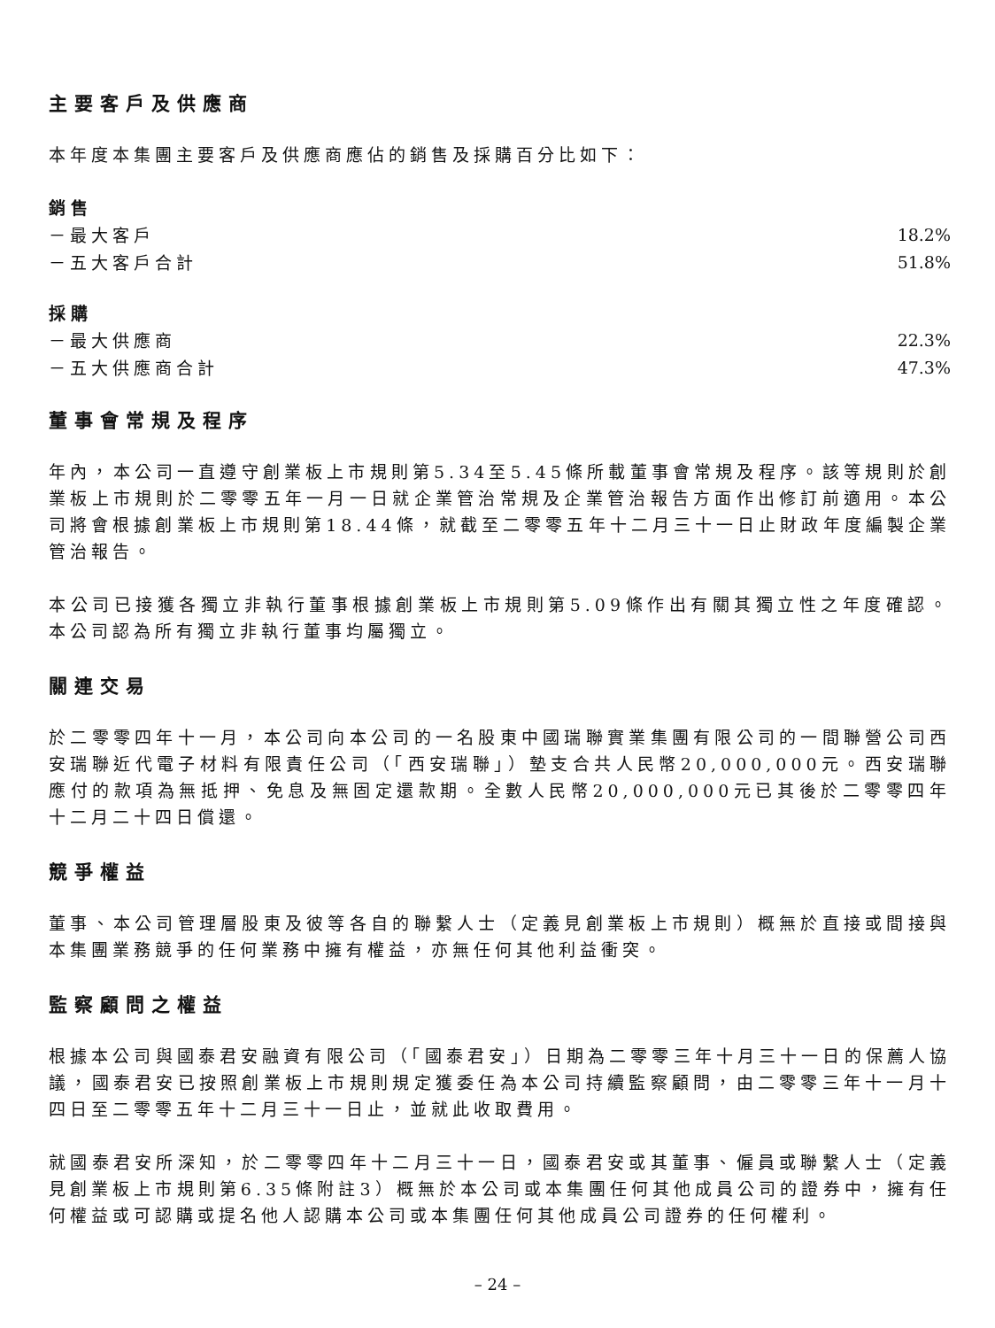主要客戶及供應商
本年度本集團主要客戶及供應商應佔的銷售及採購百分比如下：
銷售
| －最大客戶 | 18.2% |
| －五大客戶合計 | 51.8% |
採購
| －最大供應商 | 22.3% |
| －五大供應商合計 | 47.3% |
董事會常規及程序
年內，本公司一直遵守創業板上市規則第5.34至5.45條所載董事會常規及程序。該等規則於創業板上市規則於二零零五年一月一日就企業管治常規及企業管治報告方面作出修訂前適用。本公司將會根據創業板上市規則第18.44條，就截至二零零五年十二月三十一日止財政年度編製企業管治報告。
本公司已接獲各獨立非執行董事根據創業板上市規則第5.09條作出有關其獨立性之年度確認。本公司認為所有獨立非執行董事均屬獨立。
關連交易
於二零零四年十一月，本公司向本公司的一名股東中國瑞聯實業集團有限公司的一間聯營公司西安瑞聯近代電子材料有限責任公司（「西安瑞聯」）墊支合共人民幣20,000,000元。西安瑞聯應付的款項為無抵押、免息及無固定還款期。全數人民幣20,000,000元已其後於二零零四年十二月二十四日償還。
競爭權益
董事、本公司管理層股東及彼等各自的聯繫人士（定義見創業板上市規則）概無於直接或間接與本集團業務競爭的任何業務中擁有權益，亦無任何其他利益衝突。
監察顧問之權益
根據本公司與國泰君安融資有限公司（「國泰君安」）日期為二零零三年十月三十一日的保薦人協議，國泰君安已按照創業板上市規則規定獲委任為本公司持續監察顧問，由二零零三年十一月十四日至二零零五年十二月三十一日止，並就此收取費用。
就國泰君安所深知，於二零零四年十二月三十一日，國泰君安或其董事、僱員或聯繫人士（定義見創業板上市規則第6.35條附註3）概無於本公司或本集團任何其他成員公司的證券中，擁有任何權益或可認購或提名他人認購本公司或本集團任何其他成員公司證券的任何權利。
– 24 –